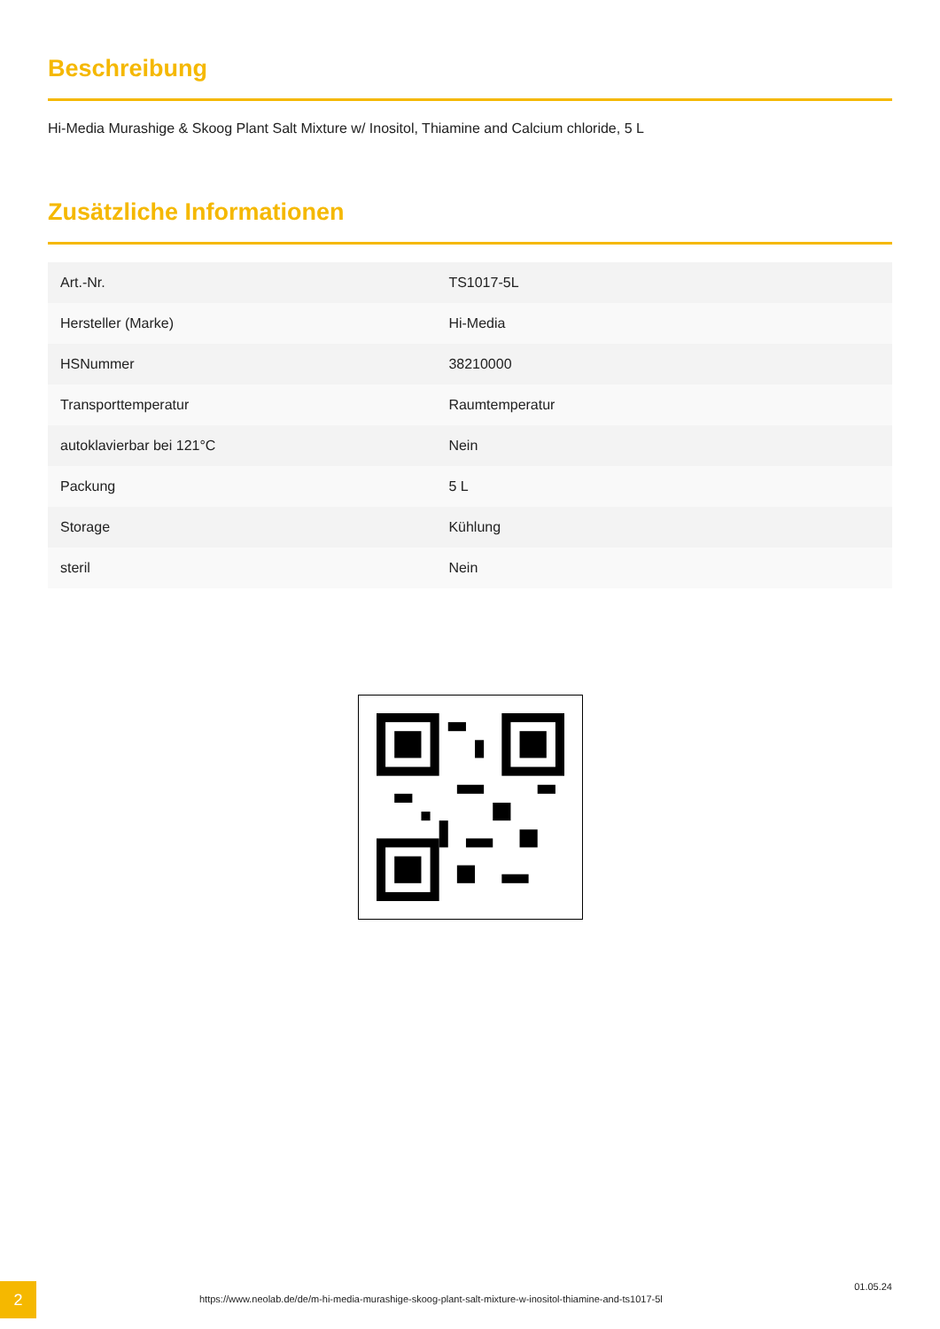Beschreibung
Hi-Media Murashige & Skoog Plant Salt Mixture w/ Inositol, Thiamine and Calcium chloride, 5 L
Zusätzliche Informationen
| Art.-Nr. | TS1017-5L |
| Hersteller (Marke) | Hi-Media |
| HSNummer | 38210000 |
| Transporttemperatur | Raumtemperatur |
| autoklavierbar bei 121°C | Nein |
| Packung | 5 L |
| Storage | Kühlung |
| steril | Nein |
2
https://www.neolab.de/de/m-hi-media-murashige-skoog-plant-salt-mixture-w-inositol-thiamine-and-ts1017-5l
01.05.24